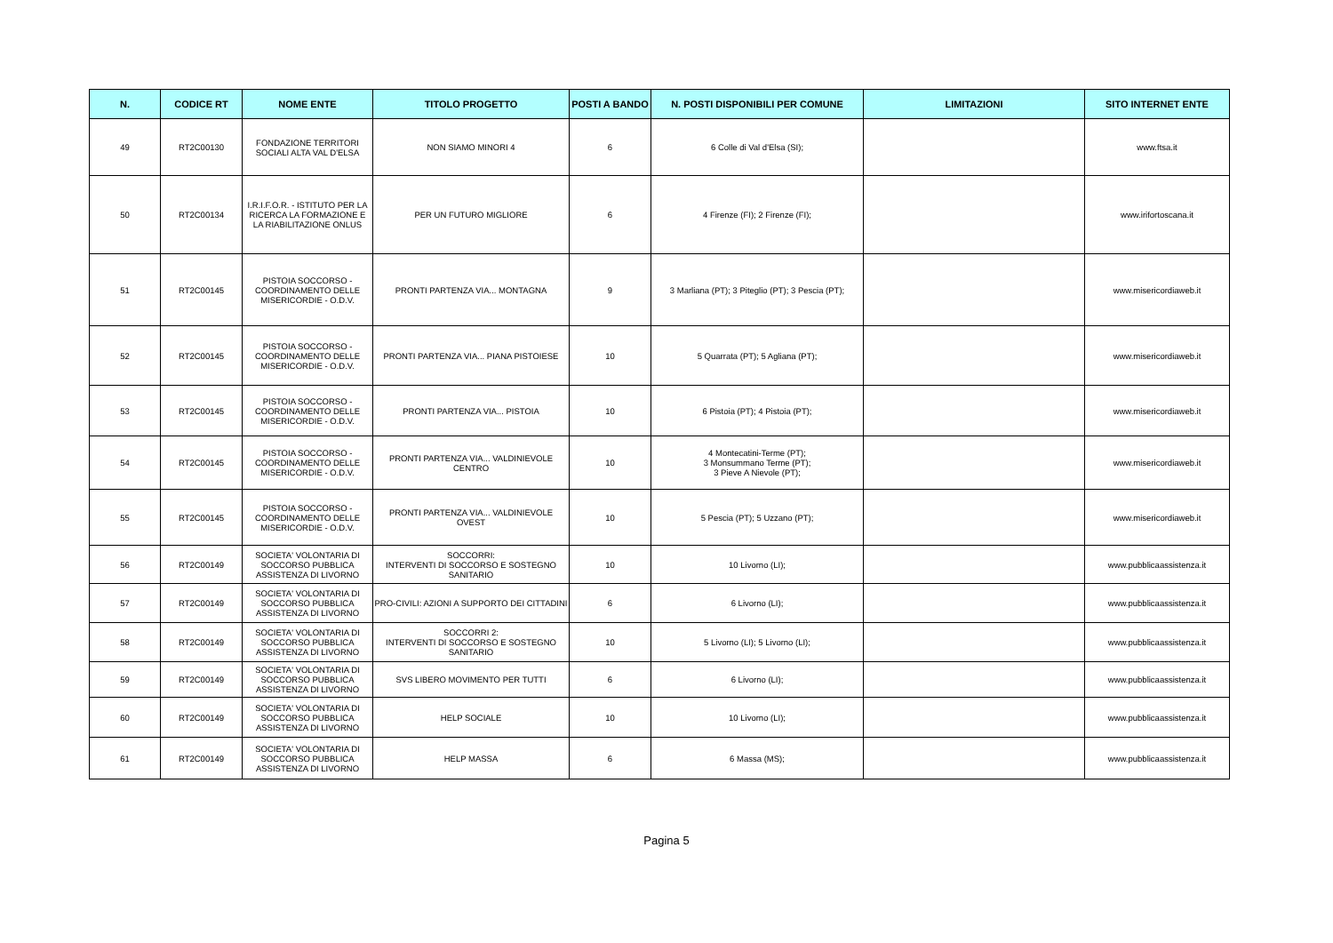| N. | CODICE RT | NOME ENTE | TITOLO PROGETTO | POSTI A BANDO | N. POSTI DISPONIBILI PER COMUNE | LIMITAZIONI | SITO INTERNET ENTE |
| --- | --- | --- | --- | --- | --- | --- | --- |
| 49 | RT2C00130 | FONDAZIONE TERRITORI SOCIALI ALTA VAL D'ELSA | NON SIAMO MINORI 4 | 6 | 6 Colle di Val d'Elsa (SI); | | www.ftsa.it |
| 50 | RT2C00134 | I.R.I.F.O.R. - ISTITUTO PER LA RICERCA LA FORMAZIONE E LA RIABILITAZIONE ONLUS | PER UN FUTURO MIGLIORE | 6 | 4 Firenze (FI); 2 Firenze (FI); | | www.irifortoscana.it |
| 51 | RT2C00145 | PISTOIA SOCCORSO - COORDINAMENTO DELLE MISERICORDIE - O.D.V. | PRONTI PARTENZA VIA... MONTAGNA | 9 | 3 Marliana (PT); 3 Piteglio (PT); 3 Pescia (PT); | | www.misericordiaweb.it |
| 52 | RT2C00145 | PISTOIA SOCCORSO - COORDINAMENTO DELLE MISERICORDIE - O.D.V. | PRONTI PARTENZA VIA... PIANA PISTOIESE | 10 | 5 Quarrata (PT); 5 Agliana (PT); | | www.misericordiaweb.it |
| 53 | RT2C00145 | PISTOIA SOCCORSO - COORDINAMENTO DELLE MISERICORDIE - O.D.V. | PRONTI PARTENZA VIA... PISTOIA | 10 | 6 Pistoia (PT); 4 Pistoia (PT); | | www.misericordiaweb.it |
| 54 | RT2C00145 | PISTOIA SOCCORSO - COORDINAMENTO DELLE MISERICORDIE - O.D.V. | PRONTI PARTENZA VIA... VALDINIEVOLE CENTRO | 10 | 4 Montecatini-Terme (PT); 3 Monsummano Terme (PT); 3 Pieve A Nievole (PT); | | www.misericordiaweb.it |
| 55 | RT2C00145 | PISTOIA SOCCORSO - COORDINAMENTO DELLE MISERICORDIE - O.D.V. | PRONTI PARTENZA VIA... VALDINIEVOLE OVEST | 10 | 5 Pescia (PT); 5 Uzzano (PT); | | www.misericordiaweb.it |
| 56 | RT2C00149 | SOCIETA' VOLONTARIA DI SOCCORSO PUBBLICA ASSISTENZA DI LIVORNO | SOCCORRI: INTERVENTI DI SOCCORSO E SOSTEGNO SANITARIO | 10 | 10 Livorno (LI); | | www.pubblicaassistenza.it |
| 57 | RT2C00149 | SOCIETA' VOLONTARIA DI SOCCORSO PUBBLICA ASSISTENZA DI LIVORNO | PRO-CIVILI: AZIONI A SUPPORTO DEI CITTADINI | 6 | 6 Livorno (LI); | | www.pubblicaassistenza.it |
| 58 | RT2C00149 | SOCIETA' VOLONTARIA DI SOCCORSO PUBBLICA ASSISTENZA DI LIVORNO | SOCCORRI 2: INTERVENTI DI SOCCORSO E SOSTEGNO SANITARIO | 10 | 5 Livorno (LI); 5 Livorno (LI); | | www.pubblicaassistenza.it |
| 59 | RT2C00149 | SOCIETA' VOLONTARIA DI SOCCORSO PUBBLICA ASSISTENZA DI LIVORNO | SVS LIBERO MOVIMENTO PER TUTTI | 6 | 6 Livorno (LI); | | www.pubblicaassistenza.it |
| 60 | RT2C00149 | SOCIETA' VOLONTARIA DI SOCCORSO PUBBLICA ASSISTENZA DI LIVORNO | HELP SOCIALE | 10 | 10 Livorno (LI); | | www.pubblicaassistenza.it |
| 61 | RT2C00149 | SOCIETA' VOLONTARIA DI SOCCORSO PUBBLICA ASSISTENZA DI LIVORNO | HELP MASSA | 6 | 6 Massa (MS); | | www.pubblicaassistenza.it |
Pagina 5